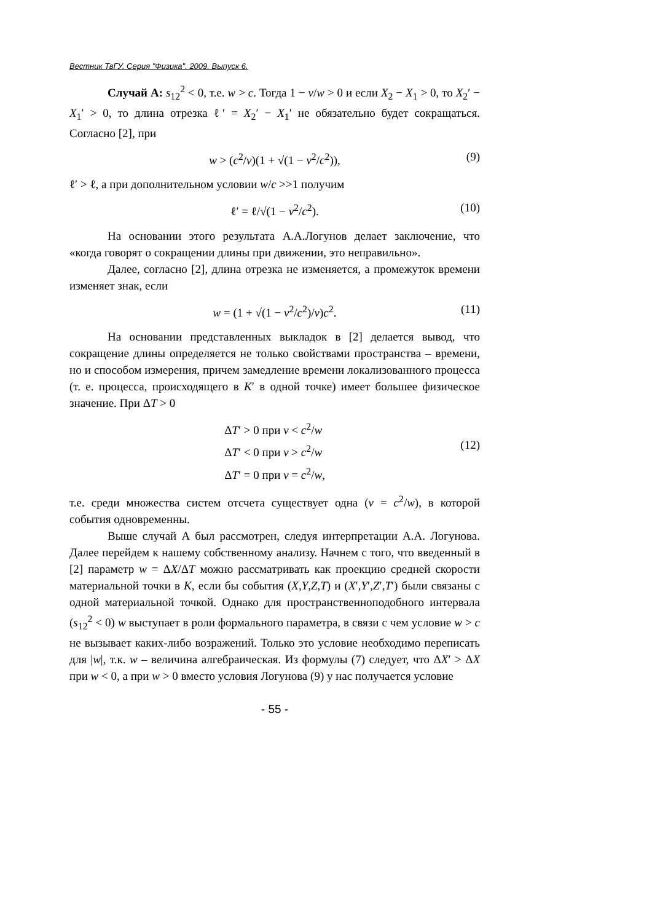Вестник ТвГУ. Серия "Физика". 2009. Выпуск 6.
Случай А: s<sub>12</sub><sup>2</sup> < 0, т.е. w > c. Тогда 1 − v/w > 0 и если X<sub>2</sub> − X<sub>1</sub> > 0, то X<sub>2</sub>′ − X<sub>1</sub>′ > 0, то длина отрезка ℓ′ = X<sub>2</sub>′ − X<sub>1</sub>′ не обязательно будет сокращаться. Согласно [2], при
w > (c<sup>2</sup>/v)(1 + √(1 − v<sup>2</sup>/c<sup>2</sup>)), (9)
ℓ′ > ℓ, а при дополнительном условии w/c >>1 получим
ℓ′ = ℓ/√(1 − v<sup>2</sup>/c<sup>2</sup>). (10)
На основании этого результата А.А.Логунов делает заключение, что «когда говорят о сокращении длины при движении, это неправильно».
Далее, согласно [2], длина отрезка не изменяется, а промежуток времени изменяет знак, если
w = (1 + √(1 − v<sup>2</sup>/c<sup>2</sup>)/v)c<sup>2</sup>. (11)
На основании представленных выкладок в [2] делается вывод, что сокращение длины определяется не только свойствами пространства – времени, но и способом измерения, причем замедление времени локализованного процесса (т. е. процесса, происходящего в K′ в одной точке) имеет большее физическое значение. При ΔT > 0
ΔT′ > 0 при v < c<sup>2</sup>/w
ΔT′ < 0 при v > c<sup>2</sup>/w
ΔT′ = 0 при v = c<sup>2</sup>/w,
(12)
т.е. среди множества систем отсчета существует одна (v = c<sup>2</sup>/w), в которой события одновременны.
Выше случай А был рассмотрен, следуя интерпретации А.А. Логунова. Далее перейдем к нашему собственному анализу. Начнем с того, что введенный в [2] параметр w = ΔX/ΔT можно рассматривать как проекцию средней скорости материальной точки в K, если бы события (X,Y,Z,T) и (X′,Y′,Z′,T′) были связаны с одной материальной точкой. Однако для пространственноподобного интервала (s<sub>12</sub><sup>2</sup> < 0) w выступает в роли формального параметра, в связи с чем условие w > c не вызывает каких-либо возражений. Только это условие необходимо переписать для |w|, т.к. w – величина алгебраическая. Из формулы (7) следует, что ΔX′ > ΔX при w < 0, а при w > 0 вместо условия Логунова (9) у нас получается условие
- 55 -